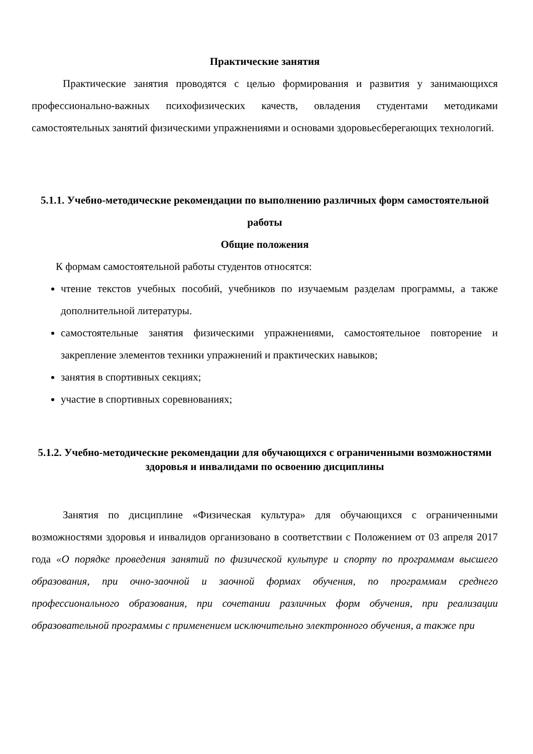Практические занятия
Практические занятия проводятся с целью формирования и развития у занимающихся профессионально-важных психофизических качеств, овладения студентами методиками самостоятельных занятий физическими упражнениями и основами здоровьесберегающих технологий.
5.1.1. Учебно-методические рекомендации по выполнению различных форм самостоятельной работы
Общие положения
К формам самостоятельной работы студентов относятся:
чтение текстов учебных пособий, учебников по изучаемым разделам программы, а также дополнительной литературы.
самостоятельные занятия физическими упражнениями, самостоятельное повторение и закрепление элементов техники упражнений и практических навыков;
занятия в спортивных секциях;
участие в спортивных соревнованиях;
5.1.2. Учебно-методические рекомендации для обучающихся с ограниченными возможностями здоровья и инвалидами по освоению дисциплины
Занятия по дисциплине «Физическая культура» для обучающихся с ограниченными возможностями здоровья и инвалидов организовано в соответствии с Положением от 03 апреля 2017 года «О порядке проведения занятий по физической культуре и спорту по программам высшего образования, при очно-заочной и заочной формах обучения, по программам среднего профессионального образования, при сочетании различных форм обучения, при реализации образовательной программы с применением исключительно электронного обучения, а также при